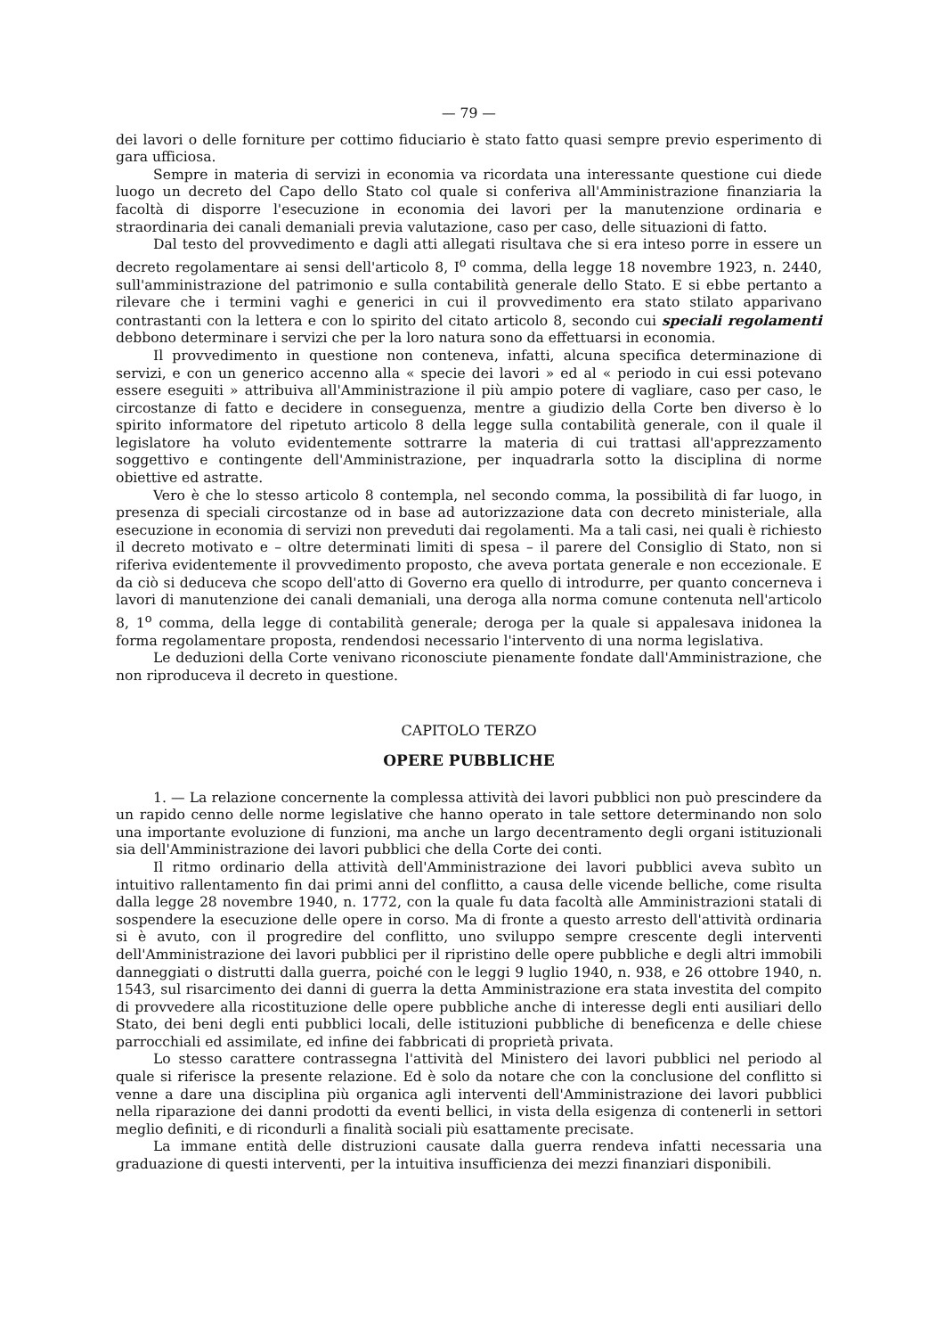— 79 —
dei lavori o delle forniture per cottimo fiduciario è stato fatto quasi sempre previo esperimento di gara ufficiosa.
Sempre in materia di servizi in economia va ricordata una interessante questione cui diede luogo un decreto del Capo dello Stato col quale si conferiva all'Amministrazione finanziaria la facoltà di disporre l'esecuzione in economia dei lavori per la manutenzione ordinaria e straordinaria dei canali demaniali previa valutazione, caso per caso, delle situazioni di fatto.
Dal testo del provvedimento e dagli atti allegati risultava che si era inteso porre in essere un decreto regolamentare ai sensi dell'articolo 8, I<sup>o</sup> comma, della legge 18 novembre 1923, n. 2440, sull'amministrazione del patrimonio e sulla contabilità generale dello Stato. E si ebbe pertanto a rilevare che i termini vaghi e generici in cui il provvedimento era stato stilato apparivano contrastanti con la lettera e con lo spirito del citato articolo 8, secondo cui speciali regolamenti debbono determinare i servizi che per la loro natura sono da effettuarsi in economia.
Il provvedimento in questione non conteneva, infatti, alcuna specifica determinazione di servizi, e con un generico accenno alla « specie dei lavori » ed al « periodo in cui essi potevano essere eseguiti » attribuiva all'Amministrazione il più ampio potere di vagliare, caso per caso, le circostanze di fatto e decidere in conseguenza, mentre a giudizio della Corte ben diverso è lo spirito informatore del ripetuto articolo 8 della legge sulla contabilità generale, con il quale il legislatore ha voluto evidentemente sottrarre la materia di cui trattasi all'apprezzamento soggettivo e contingente dell'Amministrazione, per inquadrarla sotto la disciplina di norme obiettive ed astratte.
Vero è che lo stesso articolo 8 contempla, nel secondo comma, la possibilità di far luogo, in presenza di speciali circostanze od in base ad autorizzazione data con decreto ministeriale, alla esecuzione in economia di servizi non preveduti dai regolamenti. Ma a tali casi, nei quali è richiesto il decreto motivato e – oltre determinati limiti di spesa – il parere del Consiglio di Stato, non si riferiva evidentemente il provvedimento proposto, che aveva portata generale e non eccezionale. E da ciò si deduceva che scopo dell'atto di Governo era quello di introdurre, per quanto concerneva i lavori di manutenzione dei canali demaniali, una deroga alla norma comune contenuta nell'articolo 8, 1<sup>o</sup> comma, della legge di contabilità generale; deroga per la quale si appalesava inidonea la forma regolamentare proposta, rendendosi necessario l'intervento di una norma legislativa.
Le deduzioni della Corte venivano riconosciute pienamente fondate dall'Amministrazione, che non riproduceva il decreto in questione.
CAPITOLO TERZO
OPERE PUBBLICHE
1. — La relazione concernente la complessa attività dei lavori pubblici non può prescindere da un rapido cenno delle norme legislative che hanno operato in tale settore determinando non solo una importante evoluzione di funzioni, ma anche un largo decentramento degli organi istituzionali sia dell'Amministrazione dei lavori pubblici che della Corte dei conti.
Il ritmo ordinario della attività dell'Amministrazione dei lavori pubblici aveva subìto un intuitivo rallentamento fin dai primi anni del conflitto, a causa delle vicende belliche, come risulta dalla legge 28 novembre 1940, n. 1772, con la quale fu data facoltà alle Amministrazioni statali di sospendere la esecuzione delle opere in corso. Ma di fronte a questo arresto dell'attività ordinaria si è avuto, con il progredire del conflitto, uno sviluppo sempre crescente degli interventi dell'Amministrazione dei lavori pubblici per il ripristino delle opere pubbliche e degli altri immobili danneggiati o distrutti dalla guerra, poiché con le leggi 9 luglio 1940, n. 938, e 26 ottobre 1940, n. 1543, sul risarcimento dei danni di guerra la detta Amministrazione era stata investita del compito di provvedere alla ricostituzione delle opere pubbliche anche di interesse degli enti ausiliari dello Stato, dei beni degli enti pubblici locali, delle istituzioni pubbliche di beneficenza e delle chiese parrocchiali ed assimilate, ed infine dei fabbricati di proprietà privata.
Lo stesso carattere contrassegna l'attività del Ministero dei lavori pubblici nel periodo al quale si riferisce la presente relazione. Ed è solo da notare che con la conclusione del conflitto si venne a dare una disciplina più organica agli interventi dell'Amministrazione dei lavori pubblici nella riparazione dei danni prodotti da eventi bellici, in vista della esigenza di contenerli in settori meglio definiti, e di ricondurli a finalità sociali più esattamente precisate.
La immane entità delle distruzioni causate dalla guerra rendeva infatti necessaria una graduazione di questi interventi, per la intuitiva insufficienza dei mezzi finanziari disponibili.